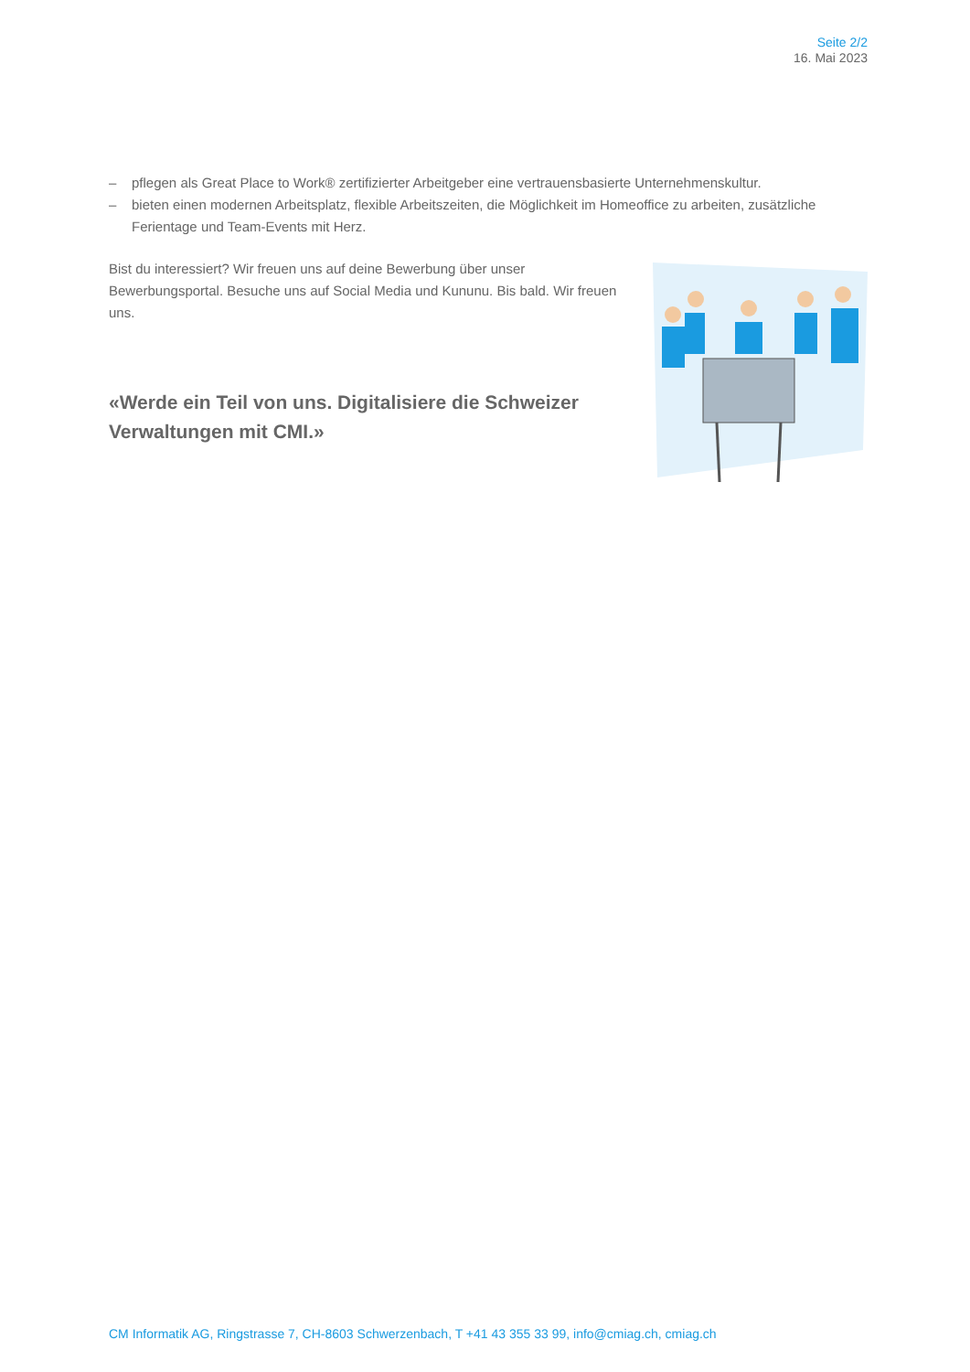Seite 2/2
16. Mai 2023
– pflegen als Great Place to Work® zertifizierter Arbeitgeber eine vertrauensbasierte Unternehmenskultur.
– bieten einen modernen Arbeitsplatz, flexible Arbeitszeiten, die Möglichkeit im Homeoffice zu arbeiten, zusätzliche Ferientage und Team-Events mit Herz.
Bist du interessiert? Wir freuen uns auf deine Bewerbung über unser Bewerbungsportal. Besuche uns auf Social Media und Kununu. Bis bald. Wir freuen uns.
«Werde ein Teil von uns. Digitalisiere die Schweizer Verwaltungen mit CMI.»
CM Informatik AG, Ringstrasse 7, CH-8603 Schwerzenbach, T +41 43 355 33 99, info@cmiag.ch, cmiag.ch